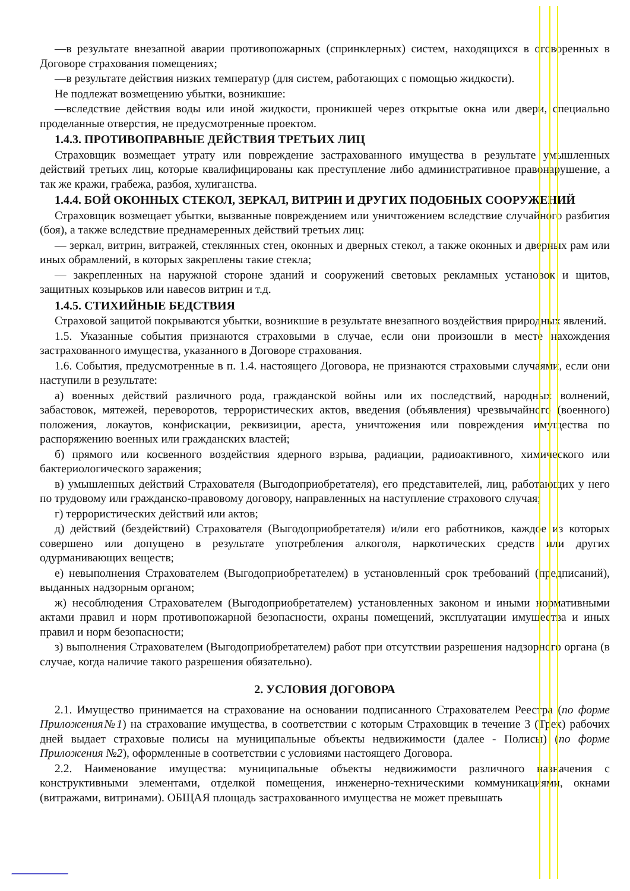—в результате внезапной аварии противопожарных (спринклерных) систем, находящихся в оговоренных в Договоре страхования помещениях;
—в результате действия низких температур (для систем, работающих с помощью жидкости).
Не подлежат возмещению убытки, возникшие:
—вследствие действия воды или иной жидкости, проникшей через открытые окна или двери, специально проделанные отверстия, не предусмотренные проектом.
1.4.3. ПРОТИВОПРАВНЫЕ ДЕЙСТВИЯ ТРЕТЬИХ ЛИЦ
Страховщик возмещает утрату или повреждение застрахованного имущества в результате умышленных действий третьих лиц, которые квалифицированы как преступление либо административное правонарушение, а так же кражи, грабежа, разбоя, хулиганства.
1.4.4. БОЙ ОКОННЫХ СТЕКОЛ, ЗЕРКАЛ, ВИТРИН И ДРУГИХ ПОДОБНЫХ СООРУЖЕНИЙ
Страховщик возмещает убытки, вызванные повреждением или уничтожением вследствие случайного разбития (боя), а также вследствие преднамеренных действий третьих лиц:
— зеркал, витрин, витражей, стеклянных стен, оконных и дверных стекол, а также оконных и дверных рам или иных обрамлений, в которых закреплены такие стекла;
— закрепленных на наружной стороне зданий и сооружений световых рекламных установок и щитов, защитных козырьков или навесов витрин и т.д.
1.4.5. СТИХИЙНЫЕ БЕДСТВИЯ
Страховой защитой покрываются убытки, возникшие в результате внезапного воздействия природных явлений.
1.5. Указанные события признаются страховыми в случае, если они произошли в месте нахождения застрахованного имущества, указанного в Договоре страхования.
1.6. События, предусмотренные в п. 1.4. настоящего Договора, не признаются страховыми случаями, если они наступили в результате:
а) военных действий различного рода, гражданской войны или их последствий, народных волнений, забастовок, мятежей, переворотов, террористических актов, введения (объявления) чрезвычайного (военного) положения, локаутов, конфискации, реквизиции, ареста, уничтожения или повреждения имущества по распоряжению военных или гражданских властей;
б) прямого или косвенного воздействия ядерного взрыва, радиации, радиоактивного, химического или бактериологического заражения;
в) умышленных действий Страхователя (Выгодоприобретателя), его представителей, лиц, работающих у него по трудовому или гражданско-правовому договору, направленных на наступление страхового случая;
г) террористических действий или актов;
д) действий (бездействий) Страхователя (Выгодоприобретателя) и/или его работников, каждое из которых совершено или допущено в результате употребления алкоголя, наркотических средств или других одурманивающих веществ;
е) невыполнения Страхователем (Выгодоприобретателем) в установленный срок требований (предписаний), выданных надзорным органом;
ж) несоблюдения Страхователем (Выгодоприобретателем) установленных законом и иными нормативными актами правил и норм противопожарной безопасности, охраны помещений, эксплуатации имущества и иных правил и норм безопасности;
з) выполнения Страхователем (Выгодоприобретателем) работ при отсутствии разрешения надзорного органа (в случае, когда наличие такого разрешения обязательно).
2. УСЛОВИЯ ДОГОВОРА
2.1. Имущество принимается на страхование на основании подписанного Страхователем Реестра (по форме Приложения№1) на страхование имущества, в соответствии с которым Страховщик в течение 3 (Трех) рабочих дней выдает страховые полисы на муниципальные объекты недвижимости (далее - Полисы) (по форме Приложения №2), оформленные в соответствии с условиями настоящего Договора.
2.2. Наименование имущества: муниципальные объекты недвижимости различного назначения с конструктивными элементами, отделкой помещения, инженерно-техническими коммуникациями, окнами (витражами, витринами). ОБЩАЯ площадь застрахованного имущества не может превышать